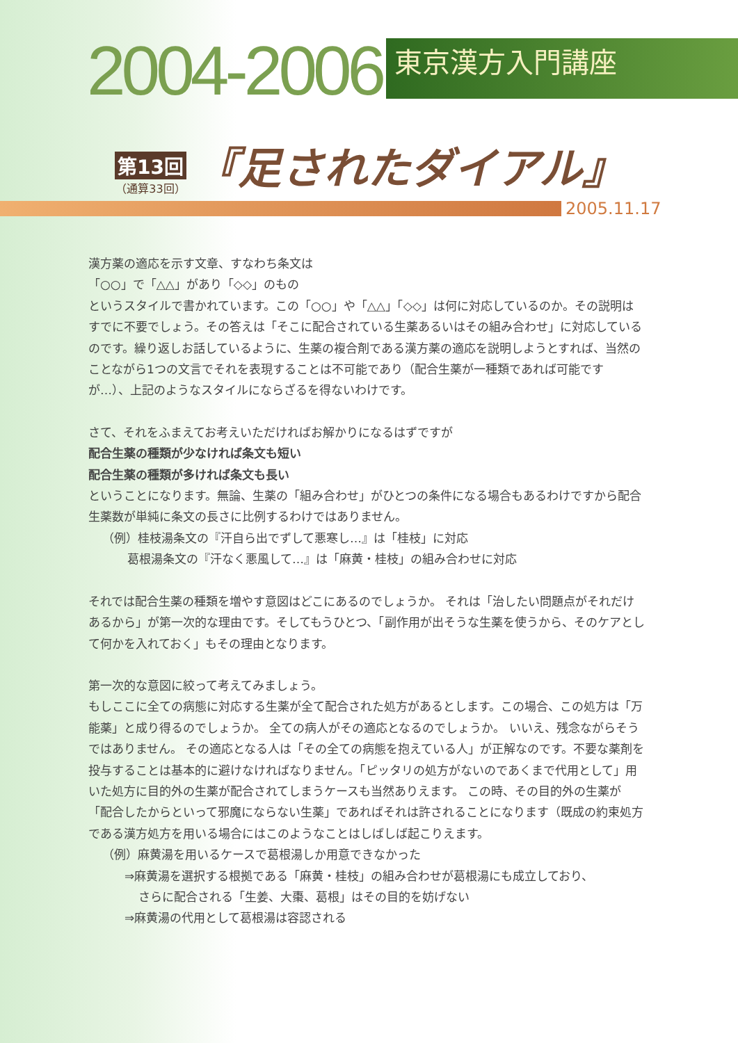2004-2006
東京漢方入門講座
第13回
（通算33回）
『足されたダイアル』
2005.11.17
漢方薬の適応を示す文章、すなわち条文は
「○○」で「△△」があり「◇◇」のもの
というスタイルで書かれています。この「○○」や「△△」「◇◇」は何に対応しているのか。その説明はすでに不要でしょう。その答えは「そこに配合されている生薬あるいはその組み合わせ」に対応しているのです。繰り返しお話しているように、生薬の複合剤である漢方薬の適応を説明しようとすれば、当然のことながら1つの文言でそれを表現することは不可能であり（配合生薬が一種類であれば可能ですが…）、上記のようなスタイルにならざるを得ないわけです。
さて、それをふまえてお考えいただければお解かりになるはずですが
配合生薬の種類が少なければ条文も短い
配合生薬の種類が多ければ条文も長い
ということになります。無論、生薬の「組み合わせ」がひとつの条件になる場合もあるわけですから配合生薬数が単純に条文の長さに比例するわけではありません。
（例）桂枝湯条文の『汗自ら出でずして悪寒し…』は「桂枝」に対応
葛根湯条文の『汗なく悪風して…』は「麻黄・桂枝」の組み合わせに対応
それでは配合生薬の種類を増やす意図はどこにあるのでしょうか。 それは「治したい問題点がそれだけあるから」が第一次的な理由です。そしてもうひとつ、「副作用が出そうな生薬を使うから、そのケアとして何かを入れておく」もその理由となります。
第一次的な意図に絞って考えてみましょう。
もしここに全ての病態に対応する生薬が全て配合された処方があるとします。この場合、この処方は「万能薬」と成り得るのでしょうか。 全ての病人がその適応となるのでしょうか。 いいえ、残念ながらそうではありません。 その適応となる人は「その全ての病態を抱えている人」が正解なのです。不要な薬剤を投与することは基本的に避けなければなりません。「ピッタリの処方がないのであくまで代用として」用いた処方に目的外の生薬が配合されてしまうケースも当然ありえます。 この時、その目的外の生薬が「配合したからといって邪魔にならない生薬」であればそれは許されることになります（既成の約束処方である漢方処方を用いる場合にはこのようなことはしばしば起こりえます。
（例）麻黄湯を用いるケースで葛根湯しか用意できなかった
⇒麻黄湯を選択する根拠である「麻黄・桂枝」の組み合わせが葛根湯にも成立しており、
さらに配合される「生姜、大棗、葛根」はその目的を妨げない
⇒麻黄湯の代用として葛根湯は容認される